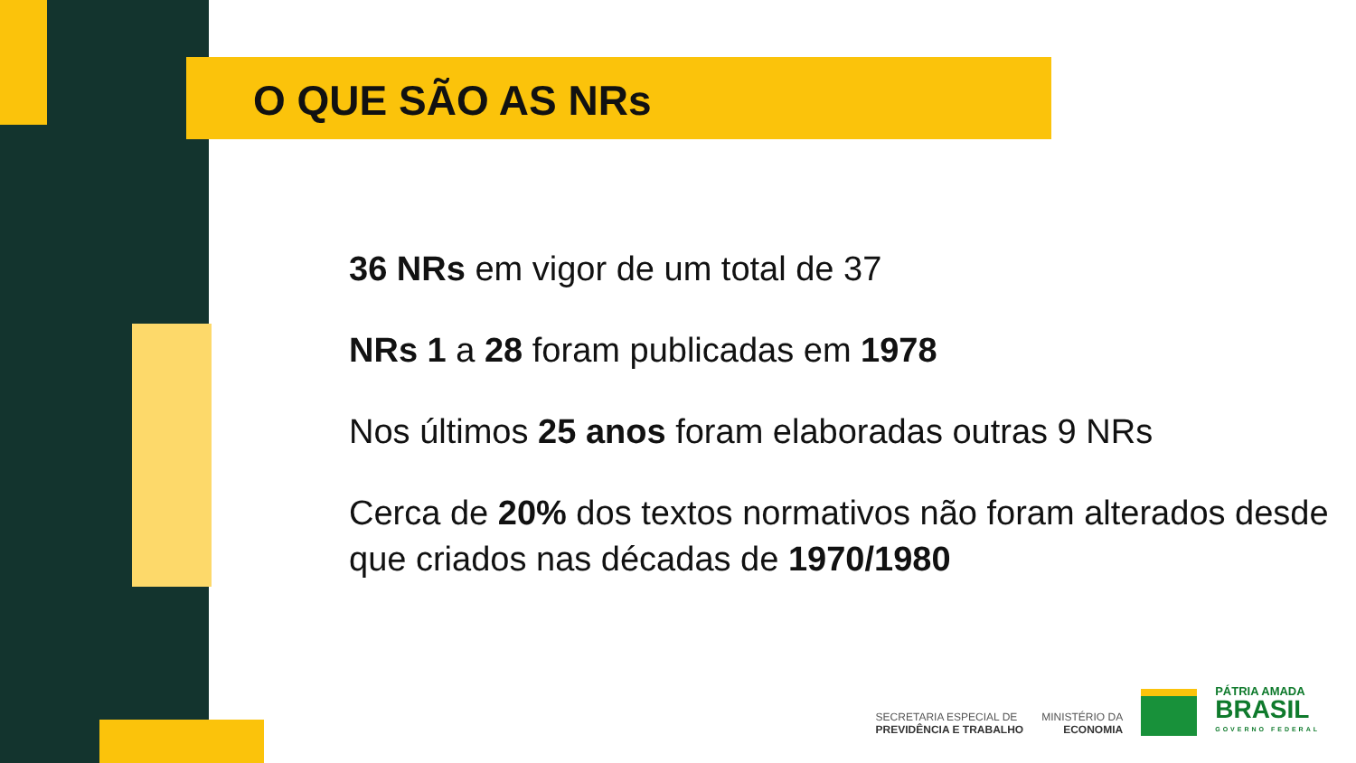O QUE SÃO AS NRs
36 NRs em vigor de um total de 37
NRs 1 a 28 foram publicadas em 1978
Nos últimos 25 anos foram elaboradas outras 9 NRs
Cerca de 20% dos textos normativos não foram alterados desde que criados nas décadas de 1970/1980
SECRETARIA ESPECIAL DE
PREVIDÊNCIA E TRABALHO
MINISTÉRIO DA
ECONOMIA
PÁTRIA AMADA
BRASIL
GOVERNO FEDERAL